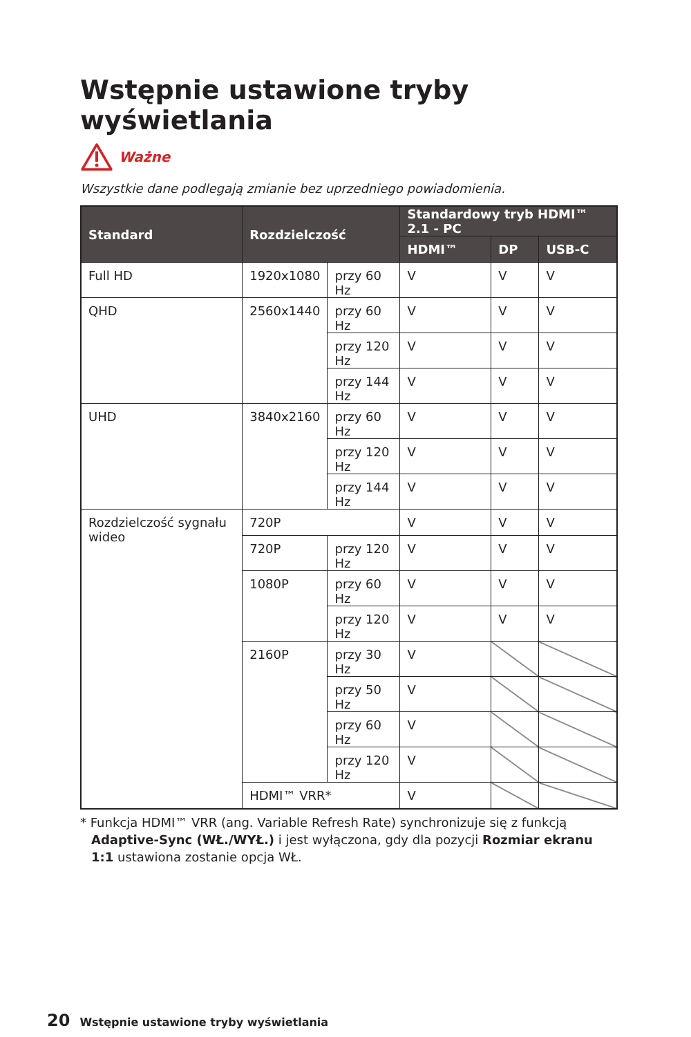Wstępnie ustawione tryby wyświetlania
Ważne
Wszystkie dane podlegają zmianie bez uprzedniego powiadomienia.
| Standard | Rozdzielczość | | Standardowy tryb HDMI™ 2.1 - PC | | |
| --- | --- | --- | --- | --- | --- |
| | | | HDMI™ | DP | USB-C |
| Full HD | 1920x1080 | przy 60 Hz | V | V | V |
| QHD | 2560x1440 | przy 60 Hz | V | V | V |
| | | przy 120 Hz | V | V | V |
| | | przy 144 Hz | V | V | V |
| UHD | 3840x2160 | przy 60 Hz | V | V | V |
| | | przy 120 Hz | V | V | V |
| | | przy 144 Hz | V | V | V |
| Rozdzielczość sygnału wideo | 720P | | V | V | V |
| | 720P | przy 120 Hz | V | V | V |
| | 1080P | przy 60 Hz | V | V | V |
| | | przy 120 Hz | V | V | V |
| | 2160P | przy 30 Hz | V | | |
| | | przy 50 Hz | V | | |
| | | przy 60 Hz | V | | |
| | | przy 120 Hz | V | | |
| | HDMI™ VRR* | | V | | |
* Funkcja HDMI™ VRR (ang. Variable Refresh Rate) synchronizuje się z funkcją Adaptive-Sync (WŁ./WYŁ.) i jest wyłączona, gdy dla pozycji Rozmiar ekranu 1:1 ustawiona zostanie opcja WŁ.
20 Wstępnie ustawione tryby wyświetlania